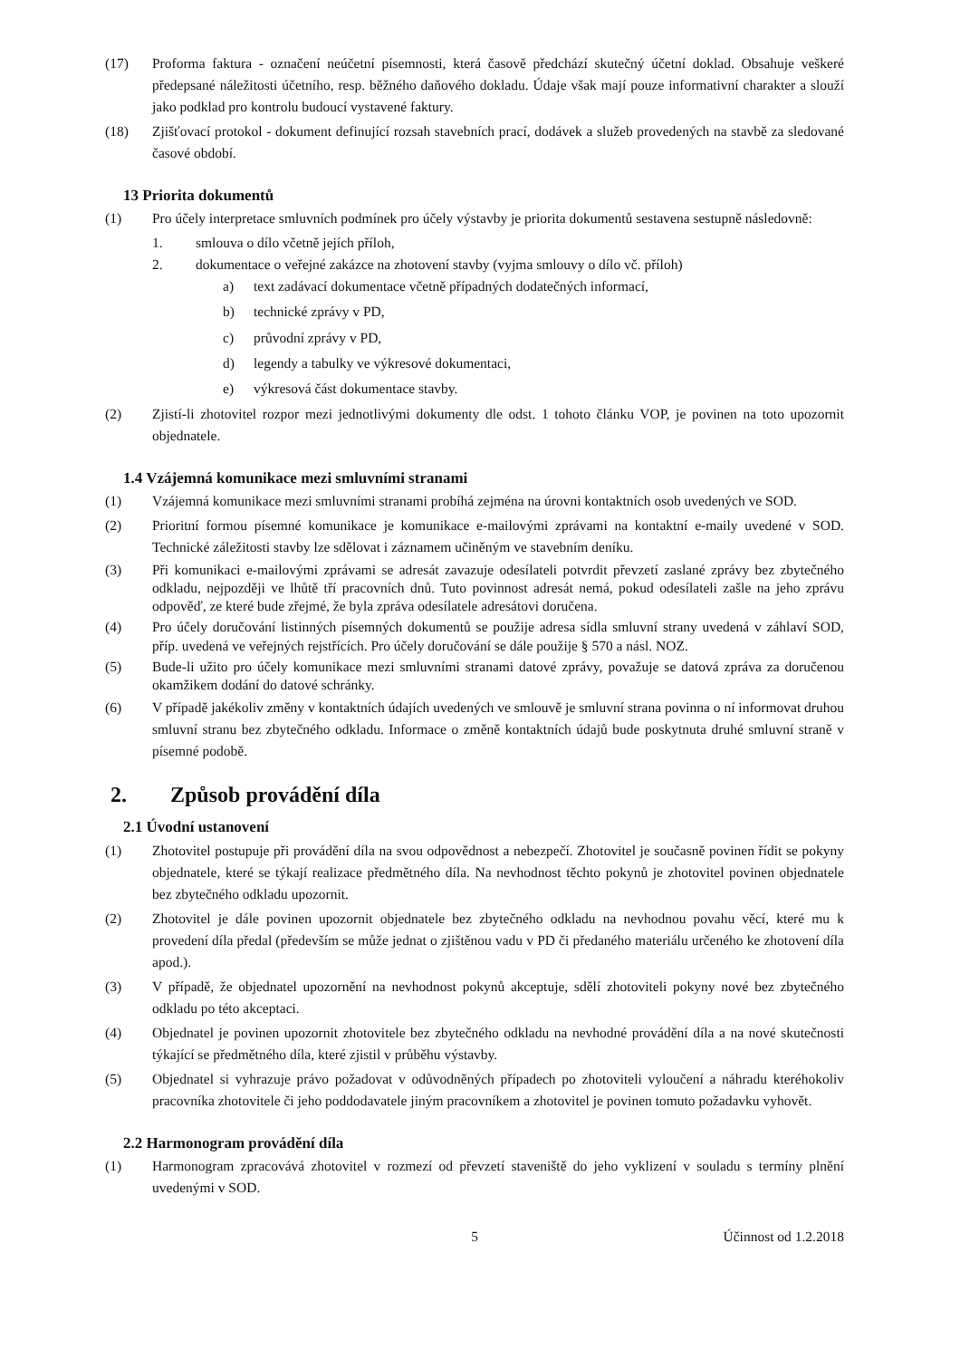(17) Proforma faktura - označení neúčetní písemnosti, která časově předchází skutečný účetní doklad. Obsahuje veškeré předepsané náležitosti účetního, resp. běžného daňového dokladu. Údaje však mají pouze informativní charakter a slouží jako podklad pro kontrolu budoucí vystavené faktury.
(18) Zjišťovací protokol - dokument definující rozsah stavebních prací, dodávek a služeb provedených na stavbě za sledované časové období.
13 Priorita dokumentů
(1) Pro účely interpretace smluvních podmínek pro účely výstavby je priorita dokumentů sestavena sestupně následovně:
1. smlouva o dílo včetně jejích příloh,
2. dokumentace o veřejné zakázce na zhotovení stavby (vyjma smlouvy o dílo vč. příloh)
a) text zadávací dokumentace včetně případných dodatečných informací,
b) technické zprávy v PD,
c) průvodní zprávy v PD,
d) legendy a tabulky ve výkresové dokumentaci,
e) výkresová část dokumentace stavby.
(2) Zjistí-li zhotovitel rozpor mezi jednotlivými dokumenty dle odst. 1 tohoto článku VOP, je povinen na toto upozornit objednatele.
1.4 Vzájemná komunikace mezi smluvními stranami
(1) Vzájemná komunikace mezi smluvními stranami probíhá zejména na úrovni kontaktních osob uvedených ve SOD.
(2) Prioritní formou písemné komunikace je komunikace e-mailovými zprávami na kontaktní e-maily uvedené v SOD. Technické záležitosti stavby lze sdělovat i záznamem učiněným ve stavebním deníku.
(3) Při komunikaci e-mailovými zprávami se adresát zavazuje odesílateli potvrdit převzetí zaslané zprávy bez zbytečného odkladu, nejpozději ve lhůtě tří pracovních dnů. Tuto povinnost adresát nemá, pokud odesílateli zašle na jeho zprávu odpověď, ze které bude zřejmé, že byla zpráva odesílatele adresátovi doručena.
(4) Pro účely doručování listinných písemných dokumentů se použije adresa sídla smluvní strany uvedená v záhlaví SOD, příp. uvedená ve veřejných rejstřících. Pro účely doručování se dále použije § 570 a násl. NOZ.
(5) Bude-li užito pro účely komunikace mezi smluvními stranami datové zprávy, považuje se datová zpráva za doručenou okamžikem dodání do datové schránky.
(6) V případě jakékoliv změny v kontaktních údajích uvedených ve smlouvě je smluvní strana povinna o ní informovat druhou smluvní stranu bez zbytečného odkladu. Informace o změně kontaktních údajů bude poskytnuta druhé smluvní straně v písemné podobě.
2. Způsob provádění díla
2.1 Úvodní ustanovení
(1) Zhotovitel postupuje při provádění díla na svou odpovědnost a nebezpečí. Zhotovitel je současně povinen řídit se pokyny objednatele, které se týkají realizace předmětného díla. Na nevhodnost těchto pokynů je zhotovitel povinen objednatele bez zbytečného odkladu upozornit.
(2) Zhotovitel je dále povinen upozornit objednatele bez zbytečného odkladu na nevhodnou povahu věcí, které mu k provedení díla předal (především se může jednat o zjištěnou vadu v PD či předaného materiálu určeného ke zhotovení díla apod.).
(3) V případě, že objednatel upozornění na nevhodnost pokynů akceptuje, sdělí zhotoviteli pokyny nové bez zbytečného odkladu po této akceptaci.
(4) Objednatel je povinen upozornit zhotovitele bez zbytečného odkladu na nevhodné provádění díla a na nové skutečnosti týkající se předmětného díla, které zjistil v průběhu výstavby.
(5) Objednatel si vyhrazuje právo požadovat v odůvodněných případech po zhotoviteli vyloučení a náhradu kteréhokoliv pracovníka zhotovitele či jeho poddodavatele jiným pracovníkem a zhotovitel je povinen tomuto požadavku vyhovět.
2.2 Harmonogram provádění díla
(1) Harmonogram zpracovává zhotovitel v rozmezí od převzetí staveniště do jeho vyklizení v souladu s termíny plnění uvedenými v SOD.
5 Účinnost od 1.2.2018